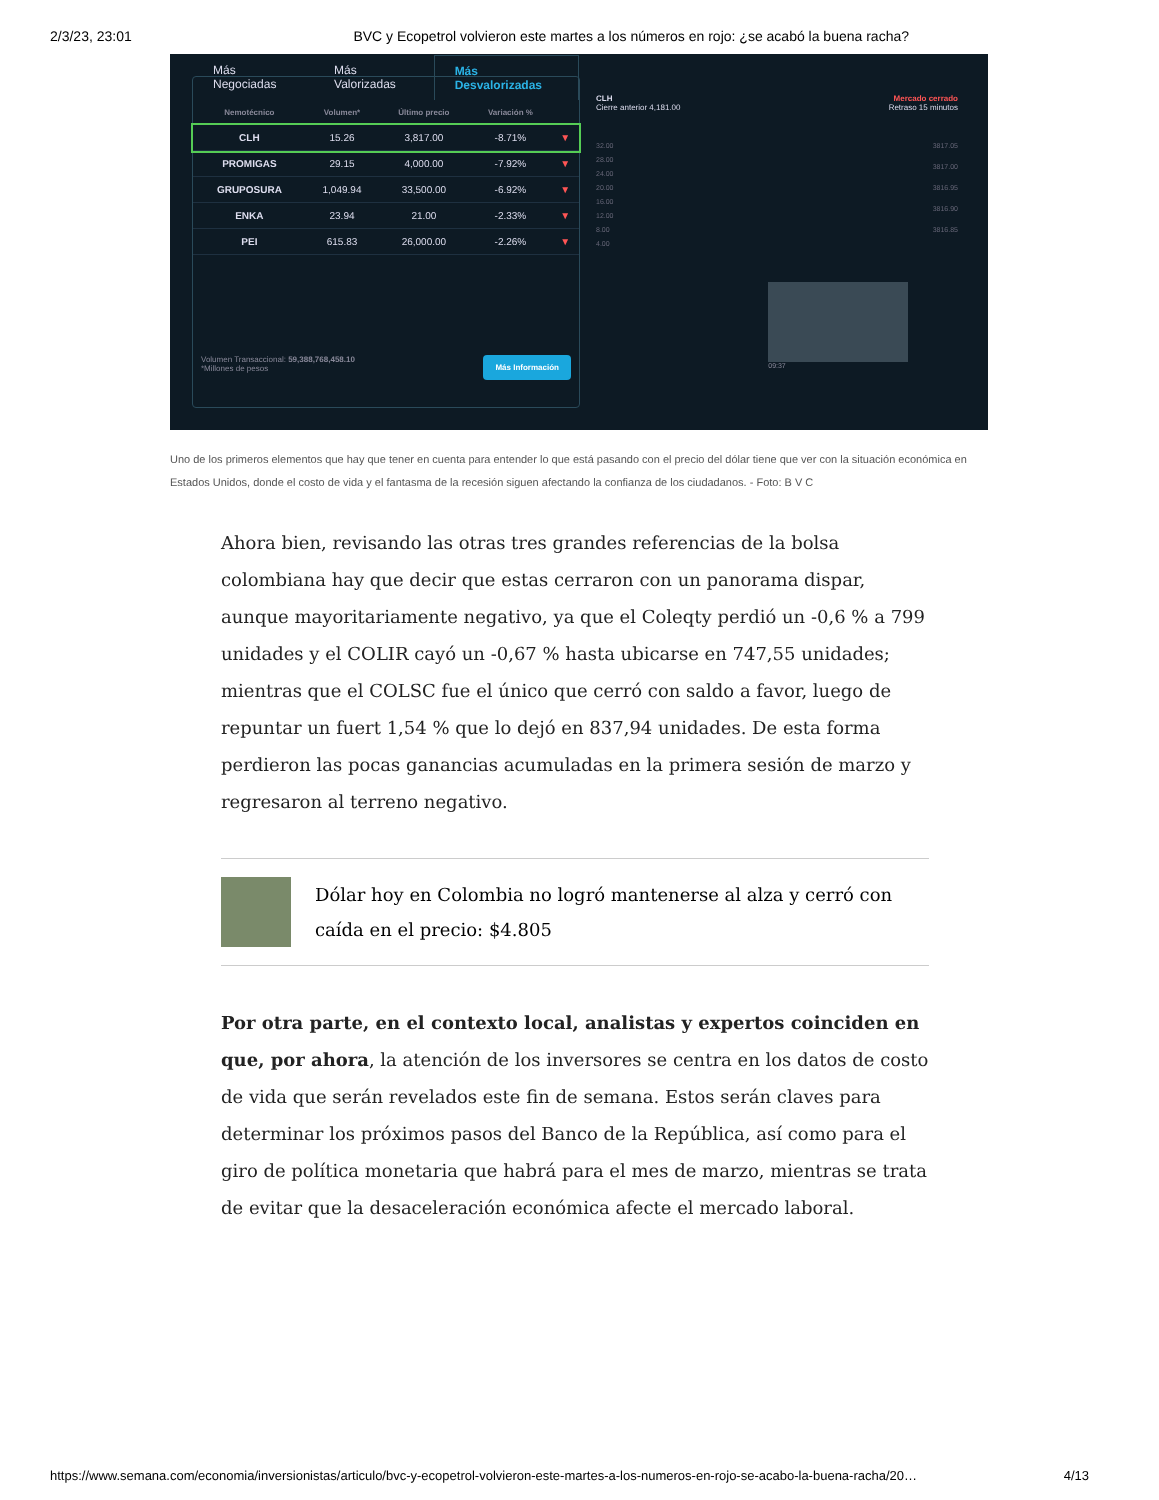2/3/23, 23:01 BVC y Ecopetrol volvieron este martes a los números en rojo: ¿se acabó la buena racha?
Más Negociadas Más Valorizadas Más Desvalorizadas
| Nemotécnico | Volumen* | Último precio | Variación % | |
| --- | --- | --- | --- | --- |
| CLH | 15.26 | 3,817.00 | -8.71% | ▼ |
| PROMIGAS | 29.15 | 4,000.00 | -7.92% | ▼ |
| GRUPOSURA | 1,049.94 | 33,500.00 | -6.92% | ▼ |
| ENKA | 23.94 | 21.00 | -2.33% | ▼ |
| PEI | 615.83 | 26,000.00 | -2.26% | ▼ |
Volumen Transaccional: 59,388,768,458.10
*Millones de pesos
Más Información
CLH
Cierre anterior 4,181.00
Mercado cerrado
Retraso 15 minutos
32.00
28.00
24.00
20.00
16.00
12.00
8.00
4.00
3817.05
3817.00
3816.95
3816.90
3816.85
09:37
Uno de los primeros elementos que hay que tener en cuenta para entender lo que está pasando con el precio del dólar tiene que ver con la situación económica en Estados Unidos, donde el costo de vida y el fantasma de la recesión siguen afectando la confianza de los ciudadanos. - Foto: B V C
Ahora bien, revisando las otras tres grandes referencias de la bolsa colombiana hay que decir que estas cerraron con un panorama dispar, aunque mayoritariamente negativo, ya que el Coleqty perdió un -0,6 % a 799 unidades y el COLIR cayó un -0,67 % hasta ubicarse en 747,55 unidades; mientras que el COLSC fue el único que cerró con saldo a favor, luego de repuntar un fuert 1,54 % que lo dejó en 837,94 unidades. De esta forma perdieron las pocas ganancias acumuladas en la primera sesión de marzo y regresaron al terreno negativo.
Dólar hoy en Colombia no logró mantenerse al alza y cerró con caída en el precio: $4.805
Por otra parte, en el contexto local, analistas y expertos coinciden en que, por ahora, la atención de los inversores se centra en los datos de costo de vida que serán revelados este fin de semana. Estos serán claves para determinar los próximos pasos del Banco de la República, así como para el giro de política monetaria que habrá para el mes de marzo, mientras se trata de evitar que la desaceleración económica afecte el mercado laboral.
https://www.semana.com/economia/inversionistas/articulo/bvc-y-ecopetrol-volvieron-este-martes-a-los-numeros-en-rojo-se-acabo-la-buena-racha/20… 4/13